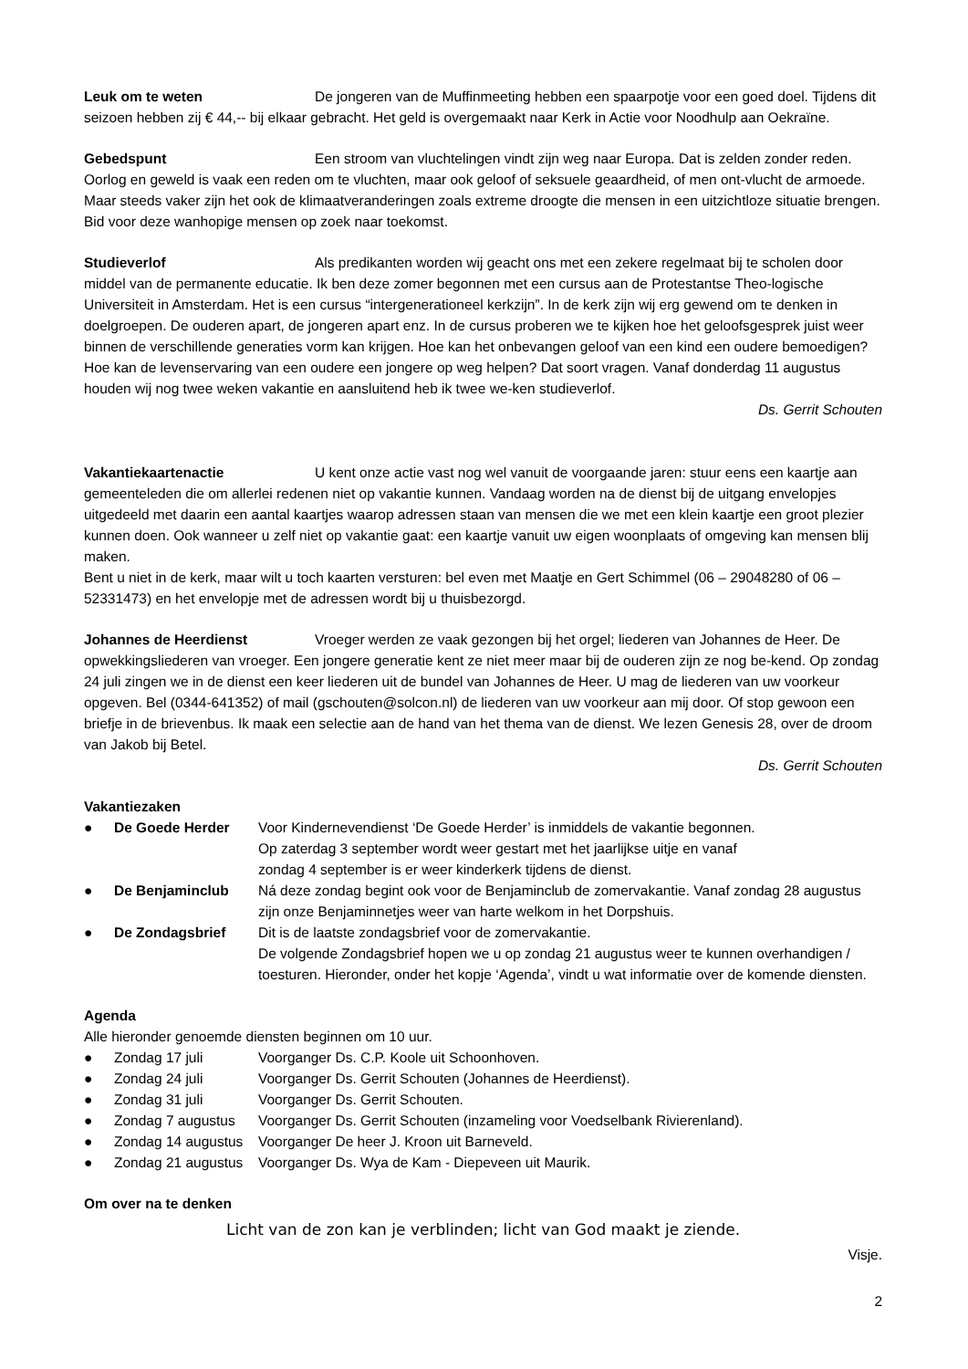Leuk om te weten De jongeren van de Muffinmeeting hebben een spaarpotje voor een goed doel. Tijdens dit seizoen hebben zij € 44,-- bij elkaar gebracht. Het geld is overgemaakt naar Kerk in Actie voor Noodhulp aan Oekraïne.
Gebedspunt Een stroom van vluchtelingen vindt zijn weg naar Europa. Dat is zelden zonder reden. Oorlog en geweld is vaak een reden om te vluchten, maar ook geloof of seksuele geaardheid, of men ont-vlucht de armoede. Maar steeds vaker zijn het ook de klimaatveranderingen zoals extreme droogte die mensen in een uitzichtloze situatie brengen. Bid voor deze wanhopige mensen op zoek naar toekomst.
Studieverlof Als predikanten worden wij geacht ons met een zekere regelmaat bij te scholen door middel van de permanente educatie. Ik ben deze zomer begonnen met een cursus aan de Protestantse Theo-logische Universiteit in Amsterdam. Het is een cursus “intergenerationeel kerkzijn”. In de kerk zijn wij erg gewend om te denken in doelgroepen. De ouderen apart, de jongeren apart enz. In de cursus proberen we te kijken hoe het geloofsgesprek juist weer binnen de verschillende generaties vorm kan krijgen. Hoe kan het onbevangen geloof van een kind een oudere bemoedigen? Hoe kan de levenservaring van een oudere een jongere op weg helpen? Dat soort vragen. Vanaf donderdag 11 augustus houden wij nog twee weken vakantie en aansluitend heb ik twee we-ken studieverlof.
Ds. Gerrit Schouten
Vakantiekaartenactie U kent onze actie vast nog wel vanuit de voorgaande jaren: stuur eens een kaartje aan gemeenteleden die om allerlei redenen niet op vakantie kunnen. Vandaag worden na de dienst bij de uitgang envelopjes uitgedeeld met daarin een aantal kaartjes waarop adressen staan van mensen die we met een klein kaartje een groot plezier kunnen doen. Ook wanneer u zelf niet op vakantie gaat: een kaartje vanuit uw eigen woonplaats of omgeving kan mensen blij maken.
Bent u niet in de kerk, maar wilt u toch kaarten versturen: bel even met Maatje en Gert Schimmel (06 – 29048280 of 06 – 52331473) en het envelopje met de adressen wordt bij u thuisbezorgd.
Johannes de Heerdienst Vroeger werden ze vaak gezongen bij het orgel; liederen van Johannes de Heer. De opwekkingsliederen van vroeger. Een jongere generatie kent ze niet meer maar bij de ouderen zijn ze nog be-kend. Op zondag 24 juli zingen we in de dienst een keer liederen uit de bundel van Johannes de Heer. U mag de liederen van uw voorkeur opgeven. Bel (0344-641352) of mail (gschouten@solcon.nl) de liederen van uw voorkeur aan mij door. Of stop gewoon een briefje in de brievenbus. Ik maak een selectie aan de hand van het thema van de dienst. We lezen Genesis 28, over de droom van Jakob bij Betel.
Ds. Gerrit Schouten
Vakantiezaken
● De Goede Herder Voor Kindernevendienst ‘De Goede Herder’ is inmiddels de vakantie begonnen.
Op zaterdag 3 september wordt weer gestart met het jaarlijkse uitje en vanaf
zondag 4 september is er weer kinderkerk tijdens de dienst.
● De Benjaminclub Ná deze zondag begint ook voor de Benjaminclub de zomervakantie. Vanaf zondag 28 augustus zijn onze Benjaminnetjes weer van harte welkom in het Dorpshuis.
● De Zondagsbrief Dit is de laatste zondagsbrief voor de zomervakantie.
De volgende Zondagsbrief hopen we u op zondag 21 augustus weer te kunnen overhandigen / toesturen. Hieronder, onder het kopje ‘Agenda’, vindt u wat informatie over de komende diensten.
Agenda
Alle hieronder genoemde diensten beginnen om 10 uur.
● Zondag 17 juli Voorganger Ds. C.P. Koole uit Schoonhoven.
● Zondag 24 juli Voorganger Ds. Gerrit Schouten (Johannes de Heerdienst).
● Zondag 31 juli Voorganger Ds. Gerrit Schouten.
● Zondag 7 augustus Voorganger Ds. Gerrit Schouten (inzameling voor Voedselbank Rivierenland).
● Zondag 14 augustus Voorganger De heer J. Kroon uit Barneveld.
● Zondag 21 augustus Voorganger Ds. Wya de Kam - Diepeveen uit Maurik.
Om over na te denken
Licht van de zon kan je verblinden; licht van God maakt je ziende.
Visje.
2